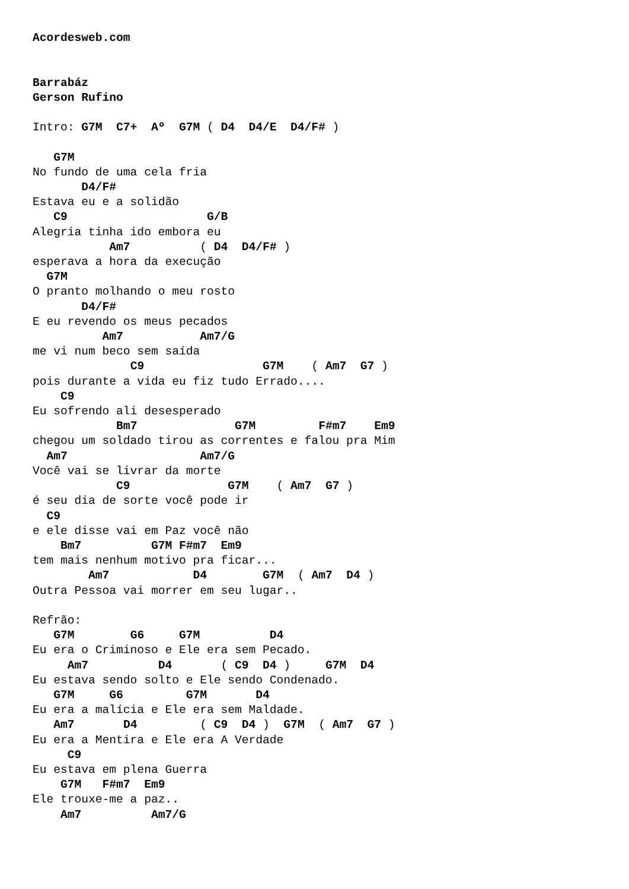Acordesweb.com


Barrabáz
Gerson Rufino

Intro: G7M  C7+  Aº  G7M ( D4  D4/E  D4/F# )

   G7M
No fundo de uma cela fria
       D4/F#
Estava eu e a solidão
   C9                    G/B
Alegria tinha ido embora eu
           Am7          ( D4  D4/F# )
esperava a hora da execução
  G7M
O pranto molhando o meu rosto
       D4/F#
E eu revendo os meus pecados
          Am7           Am7/G
me vi num beco sem saída
              C9                 G7M    ( Am7  G7 )
pois durante a vida eu fiz tudo Errado....
    C9
Eu sofrendo ali desesperado
            Bm7              G7M         F#m7    Em9
chegou um soldado tirou as correntes e falou pra Mim
  Am7                   Am7/G
Você vai se livrar da morte
            C9              G7M    ( Am7  G7 )
é seu dia de sorte você pode ir
  C9
e ele disse vai em Paz você não
    Bm7          G7M F#m7  Em9
tem mais nenhum motivo pra ficar...
        Am7            D4        G7M  ( Am7  D4 )
Outra Pessoa vai morrer em seu lugar..

Refrão:
   G7M        G6     G7M          D4
Eu era o Criminoso e Ele era sem Pecado.
     Am7          D4       ( C9  D4 )     G7M  D4
Eu estava sendo solto e Ele sendo Condenado.
   G7M     G6         G7M       D4
Eu era a malícia e Ele era sem Maldade.
   Am7       D4         ( C9  D4 )  G7M  ( Am7  G7 )
Eu era a Mentira e Ele era A Verdade
     C9
Eu estava em plena Guerra
    G7M   F#m7  Em9
Ele trouxe-me a paz..
    Am7          Am7/G